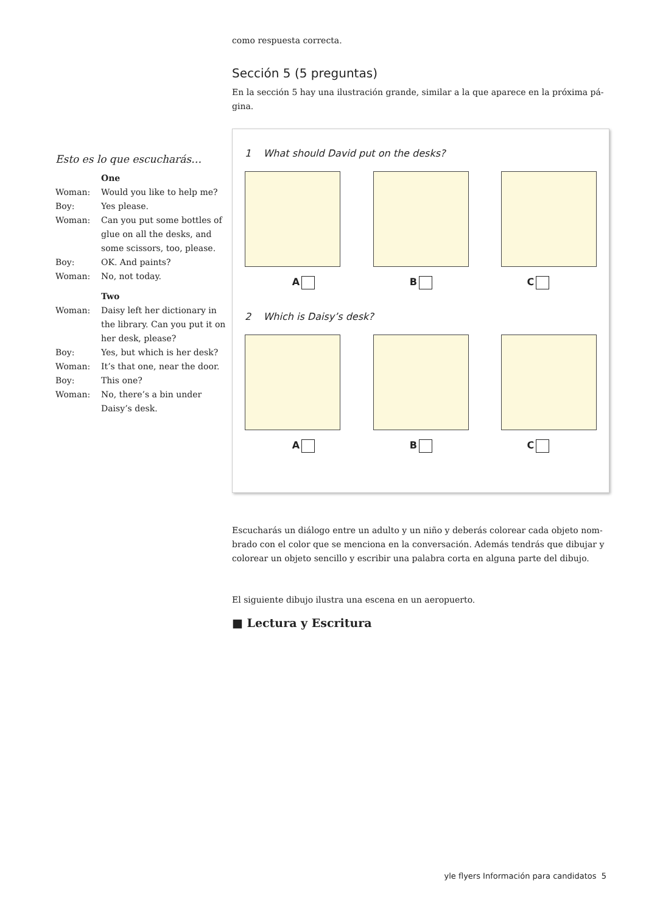como respuesta correcta.
Sección 5 (5 preguntas)
En la sección 5 hay una ilustración grande, similar a la que aparece en la próxima pá-gina.
1 What should David put on the desks?
A B C
2 Which is Daisy’s desk?
A B C
Escucharás un diálogo entre un adulto y un niño y deberás colorear cada objeto nom-brado con el color que se menciona en la conversación. Además tendrás que dibujar y colorear un objeto sencillo y escribir una palabra corta en alguna parte del dibujo.
El siguiente dibujo ilustra una escena en un aeropuerto.
■ Lectura y Escritura
Esto es lo que escucharás…
One
Woman: Would you like to help me?
Boy: Yes please.
Woman: Can you put some bottles of glue on all the desks, and some scissors, too, please.
Boy: OK. And paints?
Woman: No, not today.
Two
Woman: Daisy left her dictionary in the library. Can you put it on her desk, please?
Boy: Yes, but which is her desk?
Woman: It’s that one, near the door.
Boy: This one?
Woman: No, there’s a bin under Daisy’s desk.
yle flyers Información para candidatos 5